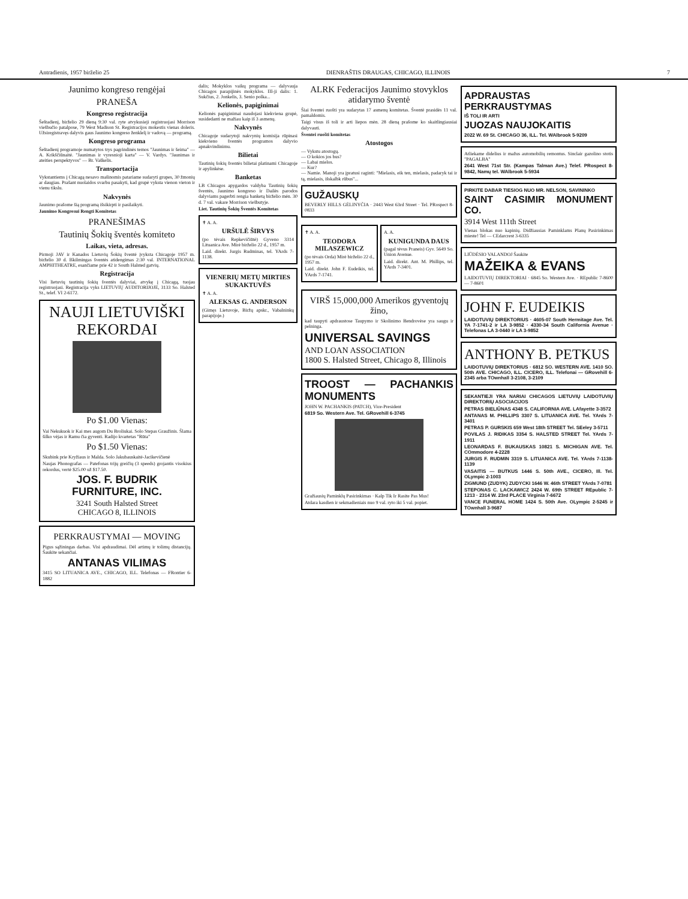Antradienis, 1957 birželio 25 DIENRAŠTIS DRAUGAS, CHICAGO, ILLINOIS 7
Jaunimo kongreso rengėjai
PRANEŠA
Kongreso registracija
Šeštadienį, birželio 29 dieną 9:30 val. ryte atvykusieji registruojasi Morrison viešbučio patalpose, 79 West Madison St. Registracijos mokestis vienas doleris. Užsiregistravęs dalyvis gaus Jaunimo kongreso ženklelį ir vadovą — programą.
Kongreso programa
Šeštadienį programoje numatytos trys pagrindinės temos "Jaunimas ir šeima" — A. Krikščiūnaitė. "Jaunimas ir vyresnioji karta" — V. Vardys. "Jaunimas ir ateities perspektyvos" — Br. Vaškelis.
Transportacija
Vykstantiems į Chicagą nesavo mašinomis patariame sudaryti grupes, 30 žmonių ar daugiau. Prašant nuolaidos svarbu pasakyti, kad grupė vyksta vienon vieton ir vienu tikslu.
Nakvynės
Jaunimo prašome šią programą išsikirpti ir pasilaikyti.
Jaunimo Kongresui Rengti Komitetas
PRANEŠIMAS
Tautinių Šokių šventės komiteto
Laikas, vieta, adresas.
Pirmoji JAV ir Kanados Lietuvių Šokių šventė įvyksta Chicagoje 1957 m. birželio 30 d. Iškilmingas šventės atidengimas 2:30 val. INTERNATIONAL AMPHITHEATRE, esančiame prie 42 ir South Halsted gatvių.
Registracija
Visi lietuvių tautinių šokių šventės dalyviai, atvykę į Chicagą, tuojau registruojasi. Registracija vyks LIETUVIŲ AUDITORIJOJE, 3133 So. Halsted St., telef. VI 2-6172.
NAUJI LIETUVIŠKI REKORDAI
Po $1.00 Vienas:
Vai Nekukuok ir Kai mes augom Du Broliukai. Solo Stepas Graužinis. Šlama šilko vėjas ir Ramu čia gyventi. Radijo kvartetas "Rūta"
Po $1.50 Vienas:
Skubink prie Kryžiaus ir Malda. Solo Jakubauskaitė-Jacikevičienė
Naujas Phonografas — Patefonas trijų greičių (3 speeds) grojantis visokius rekordus, vertė $25.00 už $17.50.
JOS. F. BUDRIK FURNITURE, INC.
3241 South Halsted Street
CHICAGO 8, ILLINOIS
PERKRAUSTYMAI — MOVING
Pigus sąžiningas darbas. Visi apdraudimai. Dėl artimų ir tolimų distancijų. Šaukite sekančiai.
ANTANAS VILIMAS
3415 SO LITUANICA AVE., CHICAGO, ILL. Telefonas — FRontier 6-1882
dalis; Mokyklos vaikų programa — dalyvauja Chicagos parapijinės mokyklos. III-ji dalis: 1. Sukčius, 2. Jonkelis, 3. Senio polka...
Kelionės, papiginimai
Kelionės papiginimai naudojasi kiekviena grupė, susidedanti ne mažiau kaip iš 3 asmenų.
Nakvynės
Chicagoje sudarytoji nakvynių komisija rūpinasi kiekvieno šventės programos dalyvio apnakvindinimu.
Bilietai
Tautinių šokių šventės bilietai platinami Chicagoje ir apylinkėse.
Banketas
LB Chicagos apygardos valdyba Tautinių šokių šventės, Jaunimo kongreso ir Dailės parodos dalyviams pagerbti rengia banketą birželio mėn. 30 d. 7 val. vakare Morrison viešbutyje.
Liet. Tautinių Šokių Šventės Komitetas
✝ A. A.
URŠULĖ ŠIRVYS
(po tėvais Repkevičiūtė) Gyveno 3314 Lituanica Ave. Mirė birželio 22 d., 1957 m.
Laid. direkt. Jurgis Rudminas, tel. YArds 7-1138.
VIENERIŲ METŲ MIRTIES SUKAKTUVĖS
✝ A. A.
ALEKSAS G. ANDERSON
(Gimęs Lietuvoje, Biržų apskr., Vabalninkų parapijoje.)
ALRK Federacijos Jaunimo stovyklos atidarymo šventė
Šiai šventei ruošti yra sudarytas 17 asmenų komitetas. Šventė prasidės 11 val. pamaldomis.
Taigi visus iš toli ir arti liepos mėn. 28 dieną prašome ko skaitlingiausiai dalyvauti.
Šventei ruošti komitetas
Atostogos
— Vykstu atostogų.
— O kokios jos bus?
— Labai mielos.
— Kur?
— Namie. Manoji yra įpratusi raginti: "Mielasis, eik ten, mielasis, padaryk tai ir tą, mielasis, išskalbk rūbus"...
GUŽAUSKŲ
BEVERLY HILLS GĖLINYČIA · 2443 West 63rd Street · Tel. PRospect 8-0833
✝ A. A.
TEODORA MILASZEWICZ
(po tėvais Orda) Mirė birželio 22 d., 1957 m.
Laid. direkt. John F. Eudeikis, tel. YArds 7-1741.
A. A.
KUNIGUNDA DAUS
(pagal tėvus Praneis) Gyv. 5649 So. Union Avenue.
Laid. direkt. Ant. M. Phillips, tel. YArds 7-3401.
VIRŠ 15,000,000 Amerikos gyventojų žino,
kad taupyti apdraustose Taupymo ir Skolinimo Bendrovėse yra saugu ir pelninga.
UNIVERSAL SAVINGS
AND LOAN ASSOCIATION
1800 S. Halsted Street, Chicago 8, Illinois
TROOST — PACHANKIS MONUMENTS
JOHN W. PACHANKIS (PATCH), Vice-President
6819 So. Western Ave. Tel. GRovehill 6-3745
Gražiausių Paminklų Pasirinkimas · Kalp Tik Ir Rasite Pas Mus!
Atdara kasdien ir sekmadieniais nuo 9 val. ryto iki 5 val. popiet.
APDRAUSTAS PERKRAUSTYMAS
IŠ TOLI IR ARTI
JUOZAS NAUJOKAITIS
2022 W. 69 St. CHICAGO 36, ILL. Tel. WAlbrook 5-9209
Atliekame didelius ir mažus automobilių remontus. Sinclair gazolino stotis "PAGALBA"
2641 West 71st Str. (Kampas Talman Ave.) Telef. PRospect 8-9842, Namų tel. WAlbrook 5-5934
PIRKITE DABAR TIESIOG NUO MR. NELSON, SAVININKO
SAINT CASIMIR MONUMENT CO.
3914 West 111th Street
Vienas blokas nuo kapinių. Didžiausias Paminklams Planų Pasirinkimas mieste! Tel — CEdarcrest 3-6335
LIŪDĖSIO VALANDOJ Šaukite
MAŽEIKA & EVANS
LAIDOTUVIŲ DIREKTORIAI · 6845 So. Western Ave. · REpublic 7-8600 — 7-8601
JOHN F. EUDEIKIS
LAIDOTUVIŲ DIREKTORIUS · 4605-07 South Hermitage Ave. Tel. YA 7-1741-2 ir LA 3-9852 · 4330-34 South California Avenue · Telefonas LA 3-0440 ir LA 3-9852
ANTHONY B. PETKUS
LAIDOTUVIŲ DIREKTORIUS · 6812 SO. WESTERN AVE. 1410 SO. 50th AVE. CHICAGO, ILL. CICERO, ILL. Telefonai — GRovehill 6-2345 arba TOwnhall 3-2108, 3-2109
SEKANTIEJI YRA NARIAI CHICAGOS LIETUVIŲ LAIDOTUVIŲ DIREKTORIŲ ASOCIACIJOS
PETRAS BIELIŪNAS 4348 S. CALIFORNIA AVE. LAfayette 3-3572
ANTANAS M. PHILLIPS 3307 S. LITUANICA AVE. Tel. YArds 7-3401
PETRAS P. GURSKIS 659 West 18th STREET Tel. SEeley 3-5711
POVILAS J. RIDIKAS 3354 S. HALSTED STREET Tel. YArds 7-1911
LEONARDAS F. BUKAUSKAS 10821 S. MICHIGAN AVE. Tel. COmmodore 4-2228
JURGIS F. RUDMIN 3319 S. LITUANICA AVE. Tel. YArds 7-1138-1139
VASAITIS — BUTKUS 1446 S. 50th AVE., CICERO, Ill. Tel. OLympic 2-1003
ZIGMUND (ZUDYK) ZUDYCKI 1646 W. 46th STREET YArds 7-0781
STEPONAS C. LACKAWICZ 2424 W. 69th STREET REpublic 7-1213 · 2314 W. 23rd PLACE Virginia 7-6672
VANCE FUNERAL HOME 1424 S. 50th Ave. OLympic 2-5245 ir TOwnhall 3-9687